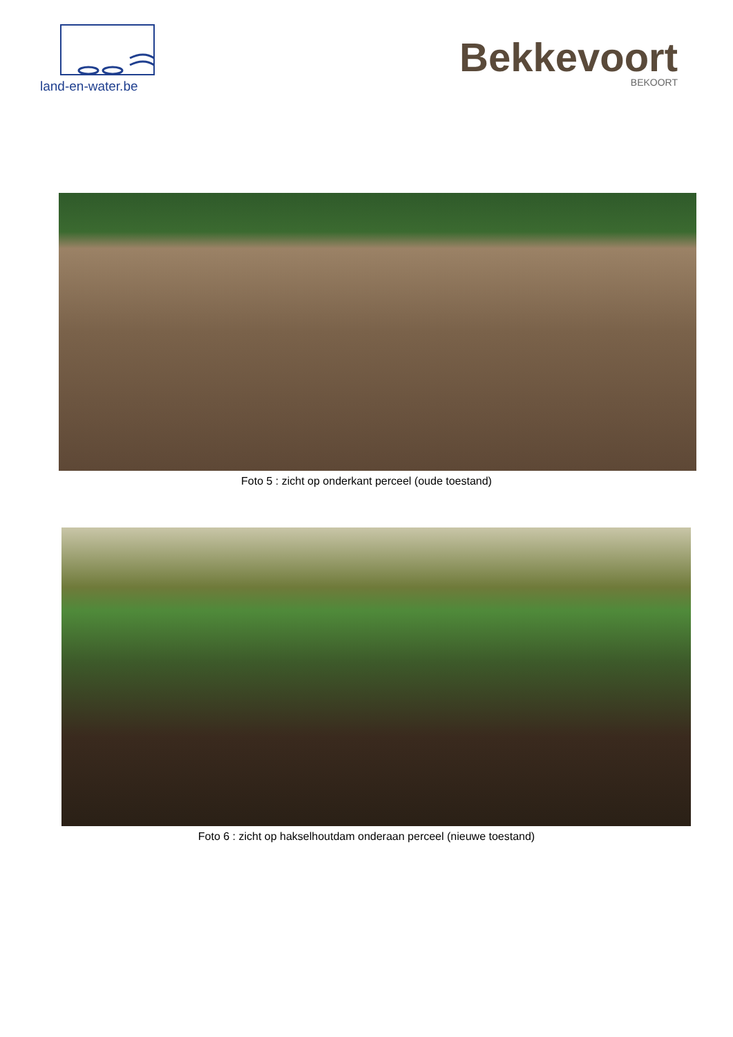land-en-water.be
Bekkevoort
BEKOORT
Foto 5 : zicht op onderkant perceel (oude toestand)
Foto 6 : zicht op hakselhoutdam onderaan perceel (nieuwe toestand)